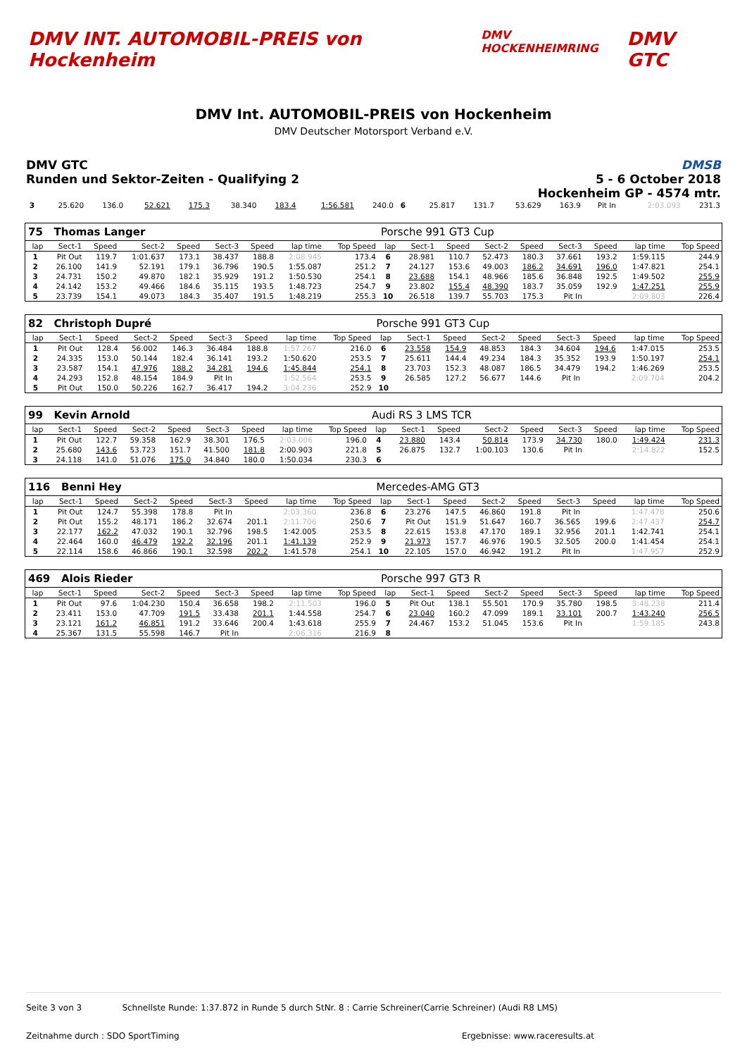DMV INT. AUTOMOBIL-PREIS von Hockenheim
DMV HOCKENHEIMRING
DMV GTC
DMV Int. AUTOMOBIL-PREIS von Hockenheim
DMV Deutscher Motorsport Verband e.V.
DMV GTC
Runden und Sektor-Zeiten - Qualifying 2
DMSB
5 - 6 October 2018
Hockenheim GP - 4574 mtr.
| 3 | 25.620 | 136.0 | 52.621 | 175.3 | 38.340 | 183.4 | 1:56.581 | 240.0 | 6 | 25.817 | 131.7 | 53.629 | 163.9 | Pit In | | 2:03.093 | 231.3 |
| 75 Thomas Langer | | | | | | | | | Porsche 991 GT3 Cup | | | | | | | | |
| lap | Sect-1 | Speed | Sect-2 | Speed | Sect-3 | Speed | lap time | Top Speed | lap | Sect-1 | Speed | Sect-2 | Speed | Sect-3 | Speed | lap time | Top Speed |
| 1 | Pit Out | 119.7 | 1:01.637 | 173.1 | 38.437 | 188.8 | 2:08.945 | 173.4 | 6 | 28.981 | 110.7 | 52.473 | 180.3 | 37.661 | 193.2 | 1:59.115 | 244.9 |
| 2 | 26.100 | 141.9 | 52.191 | 179.1 | 36.796 | 190.5 | 1:55.087 | 251.2 | 7 | 24.127 | 153.6 | 49.003 | 186.2 | 34.691 | 196.0 | 1:47.821 | 254.1 |
| 3 | 24.731 | 150.2 | 49.870 | 182.1 | 35.929 | 191.2 | 1:50.530 | 254.1 | 8 | 23.688 | 154.1 | 48.966 | 185.6 | 36.848 | 192.5 | 1:49.502 | 255.9 |
| 4 | 24.142 | 153.2 | 49.466 | 184.6 | 35.115 | 193.5 | 1:48.723 | 254.7 | 9 | 23.802 | 155.4 | 48.390 | 183.7 | 35.059 | 192.9 | 1:47.251 | 255.9 |
| 5 | 23.739 | 154.1 | 49.073 | 184.3 | 35.407 | 191.5 | 1:48.219 | 255.3 | 10 | 26.518 | 139.7 | 55.703 | 175.3 | Pit In | | 2:09.803 | 226.4 |
| 82 Christoph Dupré | | | | | | | | | Porsche 991 GT3 Cup | | | | | | | | |
| lap | Sect-1 | Speed | Sect-2 | Speed | Sect-3 | Speed | lap time | Top Speed | lap | Sect-1 | Speed | Sect-2 | Speed | Sect-3 | Speed | lap time | Top Speed |
| 1 | Pit Out | 128.4 | 56.002 | 146.3 | 36.484 | 188.8 | 1:57.267 | 216.0 | 6 | 23.558 | 154.9 | 48.853 | 184.3 | 34.604 | 194.6 | 1:47.015 | 253.5 |
| 2 | 24.335 | 153.0 | 50.144 | 182.4 | 36.141 | 193.2 | 1:50.620 | 253.5 | 7 | 25.611 | 144.4 | 49.234 | 184.3 | 35.352 | 193.9 | 1:50.197 | 254.1 |
| 3 | 23.587 | 154.1 | 47.976 | 188.2 | 34.281 | 194.6 | 1:45.844 | 254.1 | 8 | 23.703 | 152.3 | 48.087 | 186.5 | 34.479 | 194.2 | 1:46.269 | 253.5 |
| 4 | 24.293 | 152.8 | 48.154 | 184.9 | Pit In | | 1:52.564 | 253.5 | 9 | 26.585 | 127.2 | 56.677 | 144.6 | Pit In | | 2:09.704 | 204.2 |
| 5 | Pit Out | 150.0 | 50.226 | 162.7 | 36.417 | 194.2 | 3:04.236 | 252.9 | 10 | | | | | | | | |
| 99 Kevin Arnold | | | | | | | | | Audi RS 3 LMS TCR | | | | | | | | |
| lap | Sect-1 | Speed | Sect-2 | Speed | Sect-3 | Speed | lap time | Top Speed | lap | Sect-1 | Speed | Sect-2 | Speed | Sect-3 | Speed | lap time | Top Speed |
| 1 | Pit Out | 122.7 | 59.358 | 162.9 | 38.301 | 176.5 | 2:03.006 | 196.0 | 4 | 23.880 | 143.4 | 50.814 | 173.9 | 34.730 | 180.0 | 1:49.424 | 231.3 |
| 2 | 25.680 | 143.6 | 53.723 | 151.7 | 41.500 | 181.8 | 2:00.903 | 221.8 | 5 | 26.875 | 132.7 | 1:00.103 | 130.6 | Pit In | | 2:14.822 | 152.5 |
| 3 | 24.118 | 141.0 | 51.076 | 175.0 | 34.840 | 180.0 | 1:50.034 | 230.3 | 6 | | | | | | | | |
| 116 Benni Hey | | | | | | | | | Mercedes-AMG GT3 | | | | | | | | |
| lap | Sect-1 | Speed | Sect-2 | Speed | Sect-3 | Speed | lap time | Top Speed | lap | Sect-1 | Speed | Sect-2 | Speed | Sect-3 | Speed | lap time | Top Speed |
| 1 | Pit Out | 124.7 | 55.398 | 178.8 | Pit In | | 2:03.360 | 236.8 | 6 | 23.276 | 147.5 | 46.860 | 191.8 | Pit In | | 1:47.478 | 250.6 |
| 2 | Pit Out | 155.2 | 48.171 | 186.2 | 32.674 | 201.1 | 2:11.706 | 250.6 | 7 | Pit Out | 151.9 | 51.647 | 160.7 | 36.565 | 199.6 | 2:47.437 | 254.7 |
| 3 | 22.177 | 162.2 | 47.032 | 190.1 | 32.796 | 198.5 | 1:42.005 | 253.5 | 8 | 22.615 | 153.8 | 47.170 | 189.1 | 32.956 | 201.1 | 1:42.741 | 254.1 |
| 4 | 22.464 | 160.0 | 46.479 | 192.2 | 32.196 | 201.1 | 1:41.139 | 252.9 | 9 | 21.973 | 157.7 | 46.976 | 190.5 | 32.505 | 200.0 | 1:41.454 | 254.1 |
| 5 | 22.114 | 158.6 | 46.866 | 190.1 | 32.598 | 202.2 | 1:41.578 | 254.1 | 10 | 22.105 | 157.0 | 46.942 | 191.2 | Pit In | | 1:47.957 | 252.9 |
| 469 Alois Rieder | | | | | | | | | Porsche 997 GT3 R | | | | | | | | |
| lap | Sect-1 | Speed | Sect-2 | Speed | Sect-3 | Speed | lap time | Top Speed | lap | Sect-1 | Speed | Sect-2 | Speed | Sect-3 | Speed | lap time | Top Speed |
| 1 | Pit Out | 97.6 | 1:04.230 | 150.4 | 36.658 | 198.2 | 2:11.503 | 196.0 | 5 | Pit Out | 138.1 | 55.501 | 170.9 | 35.780 | 198.5 | 3:48.238 | 211.4 |
| 2 | 23.411 | 153.0 | 47.709 | 191.5 | 33.438 | 201.1 | 1:44.558 | 254.7 | 6 | 23.040 | 160.2 | 47.099 | 189.1 | 33.101 | 200.7 | 1:43.240 | 256.5 |
| 3 | 23.121 | 161.2 | 46.851 | 191.2 | 33.646 | 200.4 | 1:43.618 | 255.9 | 7 | 24.467 | 153.2 | 51.045 | 153.6 | Pit In | | 1:59.185 | 243.8 |
| 4 | 25.367 | 131.5 | 55.598 | 146.7 | Pit In | | 2:06.316 | 216.9 | 8 | | | | | | | | |
Seite 3 von 3 Schnellste Runde: 1:37.872 in Runde 5 durch StNr. 8 : Carrie Schreiner(Carrie Schreiner) (Audi R8 LMS)
Zeitnahme durch : SDO SportTiming Ergebnisse: www.raceresults.at